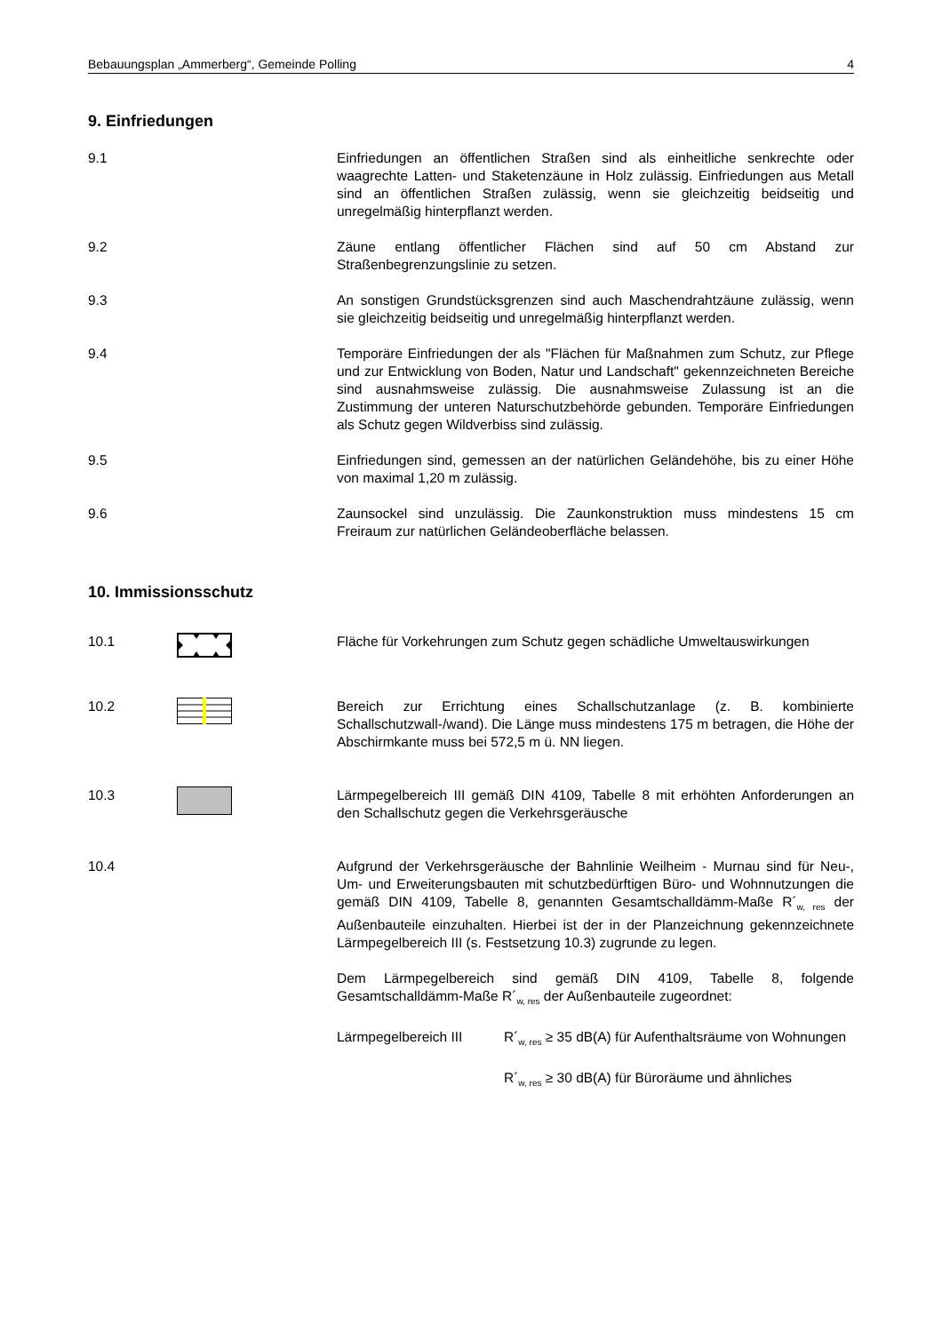Bebauungsplan „Ammerberg“, Gemeinde Polling 4
9. Einfriedungen
9.1 Einfriedungen an öffentlichen Straßen sind als einheitliche senkrechte oder waagrechte Latten- und Staketenzäune in Holz zulässig. Einfriedungen aus Metall sind an öffentlichen Straßen zulässig, wenn sie gleichzeitig beidseitig und unregelmäßig hinterpflanzt werden.
9.2 Zäune entlang öffentlicher Flächen sind auf 50 cm Abstand zur Straßenbegrenzungslinie zu setzen.
9.3 An sonstigen Grundstücksgrenzen sind auch Maschendrahtzäune zulässig, wenn sie gleichzeitig beidseitig und unregelmäßig hinterpflanzt werden.
9.4 Temporäre Einfriedungen der als "Flächen für Maßnahmen zum Schutz, zur Pflege und zur Entwicklung von Boden, Natur und Landschaft" gekennzeichneten Bereiche sind ausnahmsweise zulässig. Die ausnahmsweise Zulassung ist an die Zustimmung der unteren Naturschutzbehörde gebunden. Temporäre Einfriedungen als Schutz gegen Wildverbiss sind zulässig.
9.5 Einfriedungen sind, gemessen an der natürlichen Geländehöhe, bis zu einer Höhe von maximal 1,20 m zulässig.
9.6 Zaunsockel sind unzulässig. Die Zaunkonstruktion muss mindestens 15 cm Freiraum zur natürlichen Geländeoberfläche belassen.
10. Immissionsschutz
10.1 Fläche für Vorkehrungen zum Schutz gegen schädliche Umweltauswirkungen
10.2 Bereich zur Errichtung eines Schallschutzanlage (z. B. kombinierte Schallschutzwall-/wand). Die Länge muss mindestens 175 m betragen, die Höhe der Abschirmkante muss bei 572,5 m ü. NN liegen.
10.3 Lärmpegelbereich III gemäß DIN 4109, Tabelle 8 mit erhöhten Anforderungen an den Schallschutz gegen die Verkehrsgeräusche
10.4 Aufgrund der Verkehrsgeräusche der Bahnlinie Weilheim - Murnau sind für Neu-, Um- und Erweiterungsbauten mit schutzbedürftigen Büro- und Wohnnutzungen die gemäß DIN 4109, Tabelle 8, genannten Gesamtschalldämm-Maße R´<sub>w, res</sub> der Außenbauteile einzuhalten. Hierbei ist der in der Planzeichnung gekennzeichnete Lärmpegelbereich III (s. Festsetzung 10.3) zugrunde zu legen.
Dem Lärmpegelbereich sind gemäß DIN 4109, Tabelle 8, folgende Gesamtschalldämm-Maße R´<sub>w, res</sub> der Außenbauteile zugeordnet:
Lärmpegelbereich III R´<sub>w, res</sub> ≥ 35 dB(A) für Aufenthaltsräume von Wohnungen
R´<sub>w, res</sub> ≥ 30 dB(A) für Büroräume und ähnliches